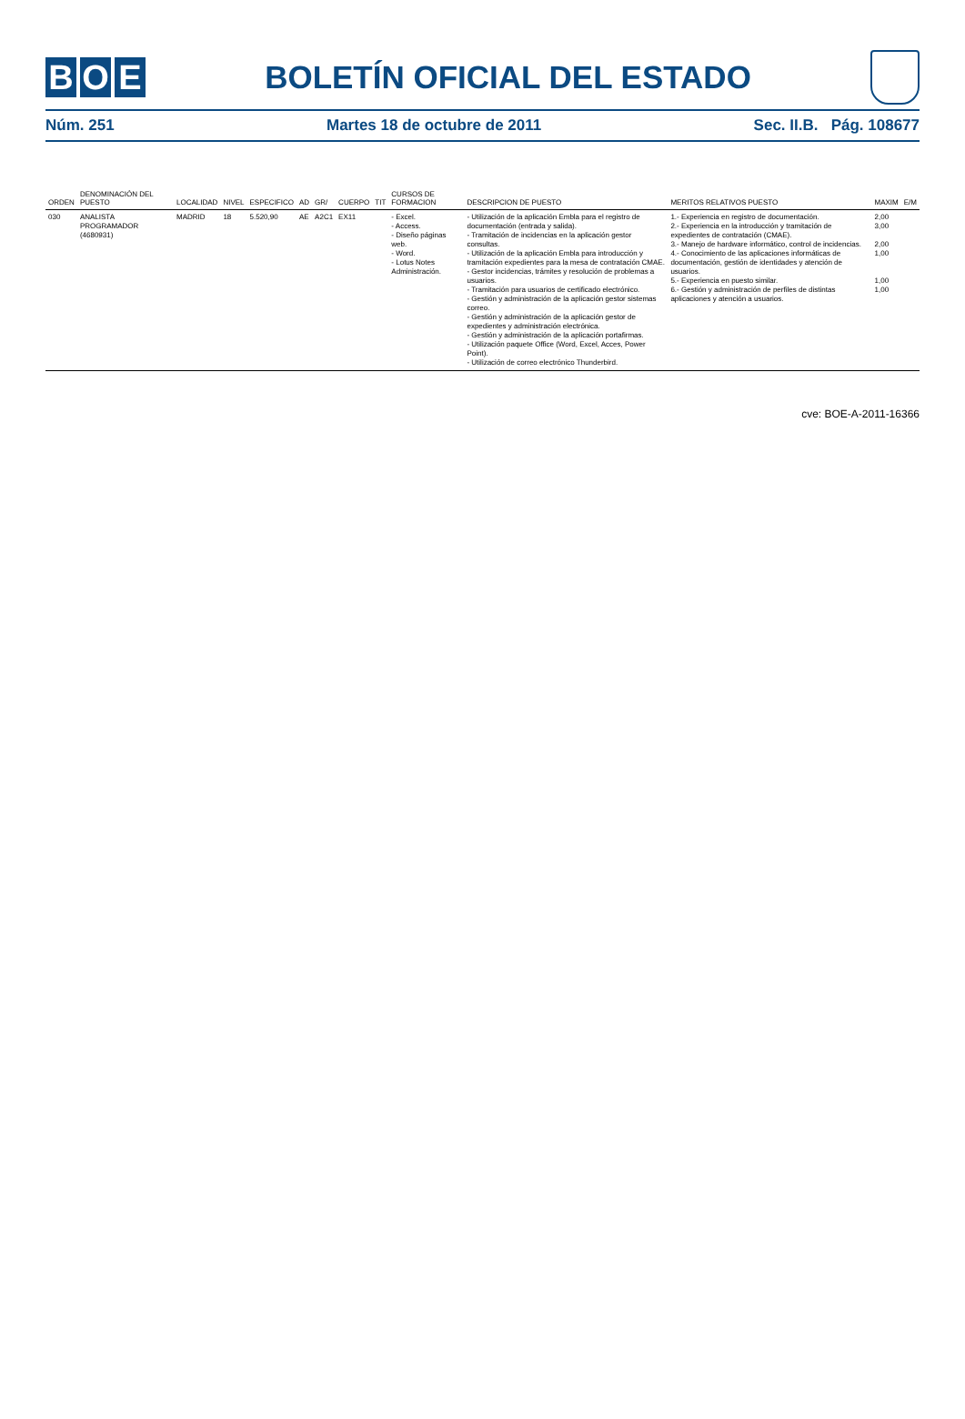B O E
BOLETÍN OFICIAL DEL ESTADO
Núm. 251 Martes 18 de octubre de 2011 Sec. II.B. Pág. 108677
| ORDEN | DENOMINACIÓN DEL PUESTO | LOCALIDAD | NIVEL | ESPECIFICO | AD | GR/ | CUERPO | TIT | CURSOS DE FORMACION | DESCRIPCION DE PUESTO | MERITOS RELATIVOS PUESTO | MAXIM | E/M |
| --- | --- | --- | --- | --- | --- | --- | --- | --- | --- | --- | --- | --- | --- |
| 030 | ANALISTA PROGRAMADOR (4680931) | MADRID | 18 | 5.520,90 | AE | A2C1 | EX11 | | - Excel. - Access. - Diseño páginas web. - Word. - Lotus Notes Administración. | - Utilización de la aplicación Embla para el registro de documentación (entrada y salida). - Tramitación de incidencias en la aplicación gestor consultas. - Utilización de la aplicación Embla para introducción y tramitación expedientes para la mesa de contratación CMAE. - Gestor incidencias, trámites y resolución de problemas a usuarios. - Tramitación para usuarios de certificado electrónico. - Gestión y administración de la aplicación gestor sistemas correo. - Gestión y administración de la aplicación gestor de expedientes y administración electrónica. - Gestión y administración de la aplicación portafirmas. - Utilización paquete Office (Word, Excel, Acces, Power Point). - Utilización de correo electrónico Thunderbird. | 1.- Experiencia en registro de documentación. 2.- Experiencia en la introducción y tramitación de expedientes de contratación (CMAE). 3.- Manejo de hardware informático, control de incidencias. 4.- Conocimiento de las aplicaciones informáticas de documentación, gestión de identidades y atención de usuarios. 5.- Experiencia en puesto similar. 6.- Gestión y administración de perfiles de distintas aplicaciones y atención a usuarios. | 2,00 3,00 2,00 1,00 1,00 1,00 | |
cve: BOE-A-2011-16366